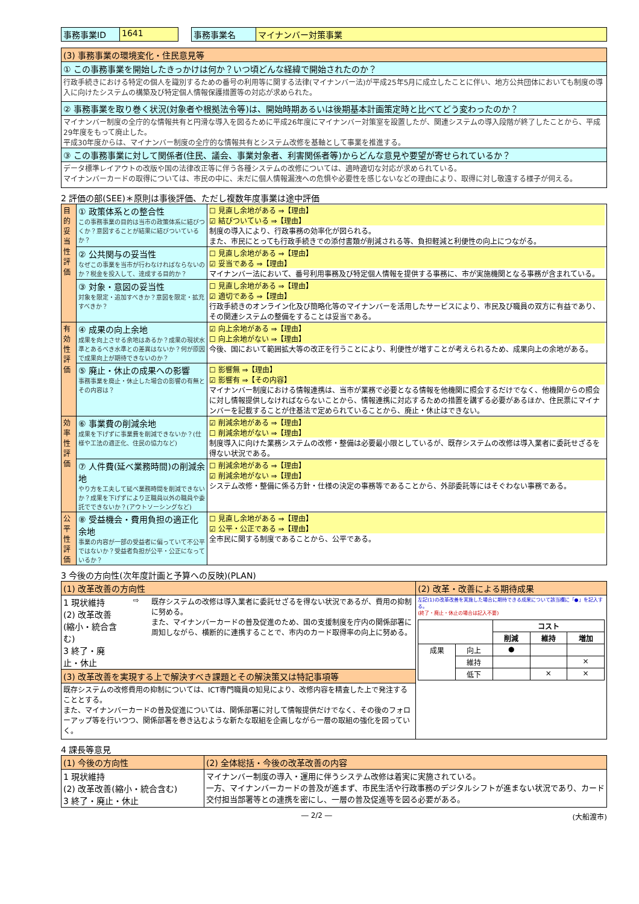| 事務事業ID | 1641 | | 事務事業名 | マイナンバー対策事業 |
| (3) 事務事業の環境変化・住民意見等 |
| ① この事務事業を開始したきっかけは何か？いつ頃どんな経緯で開始されたのか？ |
| 行政手続きにおける特定の個人を識別するための番号の利用等に関する法律(マイナンバー法)が平成25年5月に成立したことに伴い、地方公共団体においても制度の導入に向けたシステムの構築及び特定個人情報保護措置等の対応が求められた。 |
| ② 事務事業を取り巻く状況(対象者や根拠法令等)は、開始時期あるいは後期基本計画策定時と比べてどう変わったのか？ |
| マイナンバー制度の全庁的な情報共有と円滑な導入を図るために平成26年度にマイナンバー対策室を設置したが、関連システムの導入段階が終了したことから、平成29年度をもって廃止した。 平成30年度からは、マイナンバー制度の全庁的な情報共有とシステム改修を基軸として事業を推進する。 |
| ③ この事務事業に対して関係者(住民、議会、事業対象者、利害関係者等)からどんな意見や要望が寄せられているか？ |
| データ標準レイアウトの改版や国の法律改正等に伴う各種システムの改修については、適時適切な対応が求められている。 マイナンバーカードの取得については、市民の中に、未だに個人情報漏洩への危惧や必要性を感じないなどの理由により、取得に対し敬遠する様子が伺える。 |
2 評価の部(SEE)＊原則は事後評価、ただし複数年度事業は途中評価
| 目的妥当性評価 | ① 政策体系との整合性 この事務事業の目的は当市の政策体系に結びつくか？意図することが結果に結びついているか？ | ☐ 見直し余地がある ⇒【理由】 ☑ 結びついている ⇒【理由】 制度の導入により、行政事務の効率化が図られる。 また、市民にとっても行政手続きでの添付書類が削減される等、負担軽減と利便性の向上につながる。 |
| | ② 公共関与の妥当性 なぜこの事業を当市が行わなければならないのか？税金を投入して、達成する目的か？ | ☐ 見直し余地がある ⇒【理由】 ☑ 妥当である ⇒【理由】 マイナンバー法において、番号利用事務及び特定個人情報を提供する事務に、市が実施機関となる事務が含まれている。 |
| | ③ 対象・意図の妥当性 対象を限定・追加すべきか？意図を限定・拡充すべきか？ | ☐ 見直し余地がある ⇒【理由】 ☑ 適切である ⇒【理由】 行政手続きのオンライン化及び簡略化等のマイナンバーを活用したサービスにより、市民及び職員の双方に有益であり、その関連システムの整備をすることは妥当である。 |
| 有効性評価 | ④ 成果の向上余地 成果を向上させる余地はあるか？成果の現状水準とあるべき水準との差異はないか？何が原因で成果向上が期待できないのか？ | ☑ 向上余地がある ⇒【理由】 ☐ 向上余地がない ⇒【理由】 今後、国において範囲拡大等の改正を行うことにより、利便性が増すことが考えられるため、成果向上の余地がある。 |
| | ⑤ 廃止・休止の成果への影響 事務事業を廃止・休止した場合の影響の有無とその内容は？ | ☐ 影響無 ⇒【理由】 ☑ 影響有 ⇒【その内容】 マイナンバー制度における情報連携は、当市が業務で必要となる情報を他機関に照会するだけでなく、他機関からの照会に対し情報提供しなければならないことから、情報連携に対応するための措置を講ずる必要があるほか、住民票にマイナンバーを記載することが住基法で定められていることから、廃止・休止はできない。 |
| 効率性評価 | ⑥ 事業費の削減余地 成果を下げずに事業費を削減できないか？(仕様や工法の適正化、住民の協力など) | ☑ 削減余地がある ⇒【理由】 ☐ 削減余地がない ⇒【理由】 制度導入に向けた業務システムの改修・整備は必要最小限としているが、既存システムの改修は導入業者に委託せざるを得ない状況である。 |
| | ⑦ 人件費(延べ業務時間)の削減余地 やり方を工夫して延べ業務時間を削減できないか？成果を下げずにより正職員以外の職員や委託でできないか？(アウトソーシングなど) | ☐ 削減余地がある ⇒【理由】 ☑ 削減余地がない ⇒【理由】 システム改修・整備に係る方針・仕様の決定の事務等であることから、外部委託等にはそぐわない事務である。 |
| 公平性評価 | ⑧ 受益機会・費用負担の適正化余地 事業の内容が一部の受益者に偏っていて不公平ではないか？受益者負担が公平・公正になっているか？ | ☐ 見直し余地がある ⇒【理由】 ☑ 公平・公正である ⇒【理由】 全市民に関する制度であることから、公平である。 |
3 今後の方向性(次年度計画と予算への反映)(PLAN)
| (1) 改革改善の方向性 | (2) 改革・改善による期待成果 |
| 1 現状維持 (2) 改革改善(縮小・統合含む) 3 終了・廃止・休止 ⇨ 既存システムの改修は導入業者に委託せざるを得ない状況であるが、費用の抑制に努める。 また、マイナンバーカードの普及促進のため、国の支援制度を庁内の関係部署に周知しながら、横断的に連携することで、市内のカード取得率の向上に努める。 | 左記(1)の改革改善を実施した場合に期待できる成果について該当欄に「●」を記入する。 (終了・廃止・休止の場合は記入不要) / / / コスト / / / / / / 削減 / 維持 / 増加 / / 成果 / 向上 / ● / / / / / 維持 / / / × / / / 低下 / / × / × / |
| (3) 改革改善を実現する上で解決すべき課題とその解決策又は特記事項等 | |
| 既存システムの改修費用の抑制については、ICT専門職員の知見により、改修内容を精査した上で発注することとする。 また、マイナンバーカードの普及促進については、関係部署に対して情報提供だけでなく、その後のフォローアップ等を行いつつ、関係部署を巻き込むような新たな取組を企画しながら一層の取組の強化を図っていく。 | |
4 課長等意見
| (1) 今後の方向性 | (2) 全体総括・今後の改革改善の内容 |
| 1 現状維持 (2) 改革改善(縮小・統合含む) 3 終了・廃止・休止 | マイナンバー制度の導入・運用に伴うシステム改修は着実に実施されている。 一方、マイナンバーカードの普及が進まず、市民生活や行政事務のデジタルシフトが進まない状況であり、カード交付担当部署等との連携を密にし、一層の普及促進等を図る必要がある。 |
― 2/2 ― (大船渡市)